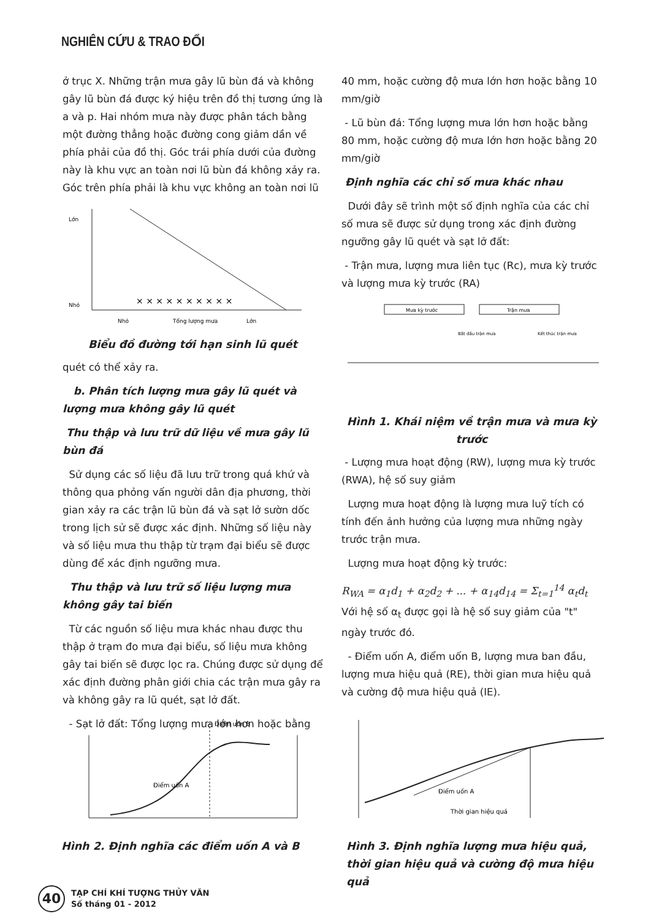NGHIÊN CỨU & TRAO ĐỔI
ở trục X. Những trận mưa gây lũ bùn đá và không gây lũ bùn đá được ký hiệu trên đồ thị tương ứng là a và p. Hai nhóm mưa này được phân tách bằng một đường thẳng hoặc đường cong giảm dần về phía phải của đồ thị. Góc trái phía dưới của đường này là khu vực an toàn nơi lũ bùn đá không xảy ra. Góc trên phía phải là khu vực không an toàn nơi lũ
Lớn
Nhỏ
Nhỏ
Tổng lượng mưa
Lớn
× × × × × × × × × ×
Biểu đồ đường tới hạn sinh lũ quét
quét có thể xảy ra.
b. Phân tích lượng mưa gây lũ quét và lượng mưa không gây lũ quét
Thu thập và lưu trữ dữ liệu về mưa gây lũ bùn đá
Sử dụng các số liệu đã lưu trữ trong quá khứ và thông qua phỏng vấn người dân địa phương, thời gian xảy ra các trận lũ bùn đá và sạt lở sườn dốc trong lịch sử sẽ được xác định. Những số liệu này và số liệu mưa thu thập từ trạm đại biểu sẽ được dùng để xác định ngưỡng mưa.
Thu thập và lưu trữ số liệu lượng mưa không gây tai biến
Từ các nguồn số liệu mưa khác nhau được thu thập ở trạm đo mưa đại biểu, số liệu mưa không gây tai biến sẽ được lọc ra. Chúng được sử dụng để xác định đường phân giới chia các trận mưa gây ra và không gây ra lũ quét, sạt lở đất.
- Sạt lở đất: Tổng lượng mưa lớn hơn hoặc bằng
40 mm, hoặc cường độ mưa lớn hơn hoặc bằng 10 mm/giờ
- Lũ bùn đá: Tổng lượng mưa lớn hơn hoặc bằng 80 mm, hoặc cường độ mưa lớn hơn hoặc bằng 20 mm/giờ
Định nghĩa các chỉ số mưa khác nhau
Dưới đây sẽ trình một số định nghĩa của các chỉ số mưa sẽ được sử dụng trong xác định đường ngưỡng gây lũ quét và sạt lở đất:
- Trận mưa, lượng mưa liên tục (Rc), mưa kỳ trước và lượng mưa kỳ trước (RA)
Mưa kỳ trước
Trận mưa
Bắt đầu trận mưa
Kết thúc trận mưa
Hình 1. Khái niệm về trận mưa và mưa kỳ trước
- Lượng mưa hoạt động (RW), lượng mưa kỳ trước (RWA), hệ số suy giảm
Lượng mưa hoạt động là lượng mưa luỹ tích có tính đến ảnh hưởng của lượng mưa những ngày trước trận mưa.
Lượng mưa hoạt động kỳ trước:
R<sub>WA</sub> = α<sub>1</sub>d<sub>1</sub> + α<sub>2</sub>d<sub>2</sub> + ... + α<sub>14</sub>d<sub>14</sub> = Σ<sub>t=1</sub><sup>14</sup> α<sub>t</sub>d<sub>t</sub> Với hệ số α<sub>t</sub> được gọi là hệ số suy giảm của "t" ngày trước đó.
- Điểm uốn A, điểm uốn B, lượng mưa ban đầu, lượng mưa hiệu quả (RE), thời gian mưa hiệu quả và cường độ mưa hiệu quả (IE).
Điểm uốn B
Điểm uốn A
Hình 2. Định nghĩa các điểm uốn A và B
Điểm uốn A
Thời gian hiệu quả
Hình 3. Định nghĩa lượng mưa hiệu quả, thời gian hiệu quả và cường độ mưa hiệu quả
40
TẠP CHÍ KHÍ TƯỢNG THỦY VĂN
Số tháng 01 - 2012